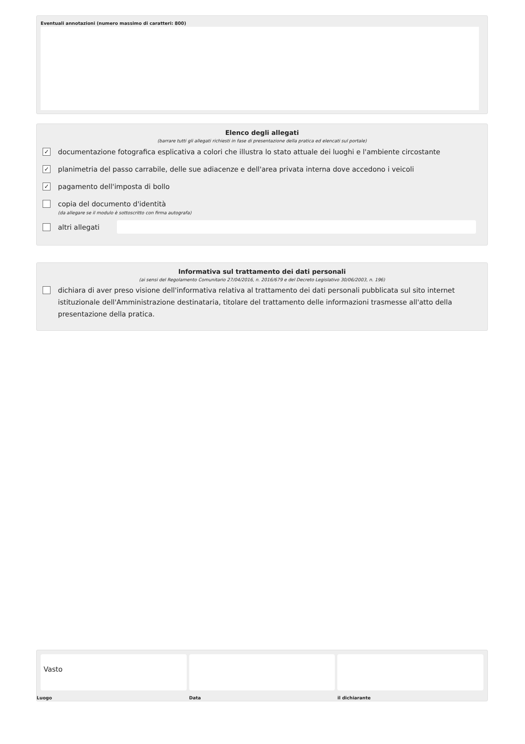Eventuali annotazioni (numero massimo di caratteri: 800)
Elenco degli allegati
(barrare tutti gli allegati richiesti in fase di presentazione della pratica ed elencati sul portale)
✓
documentazione fotografica esplicativa a colori che illustra lo stato attuale dei luoghi e l'ambiente circostante
✓
planimetria del passo carrabile, delle sue adiacenze e dell'area privata interna dove accedono i veicoli
✓
pagamento dell'imposta di bollo
copia del documento d'identità
(da allegare se il modulo è sottoscritto con firma autografa)
altri allegati
Informativa sul trattamento dei dati personali
(ai sensi del Regolamento Comunitario 27/04/2016, n. 2016/679 e del Decreto Legislativo 30/06/2003, n. 196)
dichiara di aver preso visione dell'informativa relativa al trattamento dei dati personali pubblicata sul sito internet istituzionale dell'Amministrazione destinataria, titolare del trattamento delle informazioni trasmesse all'atto della presentazione della pratica.
Vasto
Luogo
Data il dichiarante